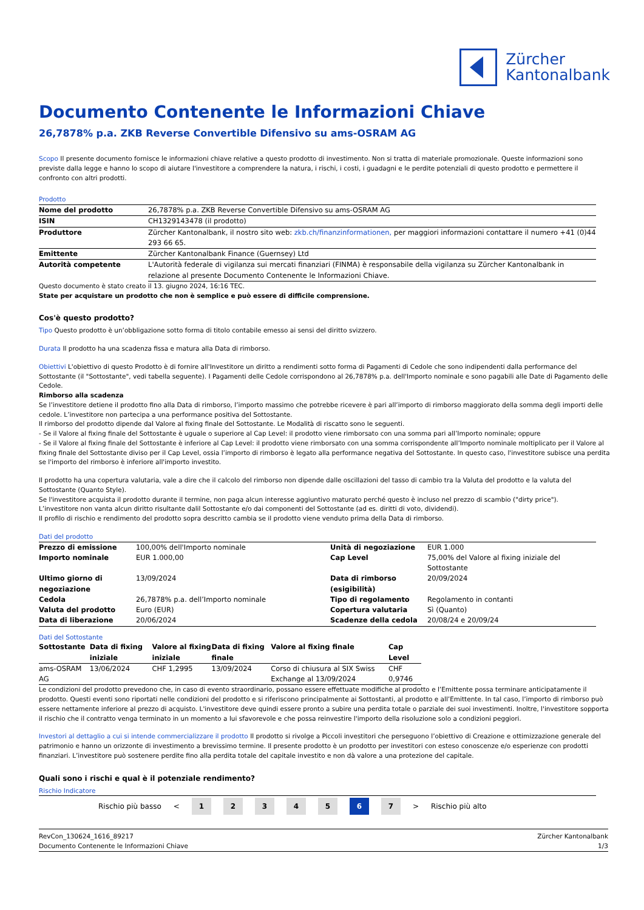Zürcher
Kantonalbank
Documento Contenente le Informazioni Chiave
26,7878% p.a. ZKB Reverse Convertible Difensivo su ams-OSRAM AG
Scopo Il presente documento fornisce le informazioni chiave relative a questo prodotto di investimento. Non si tratta di materiale promozionale. Queste informazioni sono previste dalla legge e hanno lo scopo di aiutare l'investitore a comprendere la natura, i rischi, i costi, i guadagni e le perdite potenziali di questo prodotto e permettere il confronto con altri prodotti.
Prodotto
| Nome del prodotto | 26,7878% p.a. ZKB Reverse Convertible Difensivo su ams-OSRAM AG |
| ISIN | CH1329143478 (il prodotto) |
| Produttore | Zürcher Kantonalbank, il nostro sito web: zkb.ch/finanzinformationen, per maggiori informazioni contattare il numero +41 (0)44 293 66 65. |
| Emittente | Zürcher Kantonalbank Finance (Guernsey) Ltd |
| Autorità competente | L'Autorità federale di vigilanza sui mercati finanziari (FINMA) è responsabile della vigilanza su Zürcher Kantonalbank in relazione al presente Documento Contenente le Informazioni Chiave. |
Questo documento è stato creato il 13. giugno 2024, 16:16 TEC.
State per acquistare un prodotto che non è semplice e può essere di difficile comprensione.
Cos'è questo prodotto?
Tipo Questo prodotto è un’obbligazione sotto forma di titolo contabile emesso ai sensi del diritto svizzero.
Durata Il prodotto ha una scadenza fissa e matura alla Data di rimborso.
Obiettivi L'obiettivo di questo Prodotto è di fornire all'Investitore un diritto a rendimenti sotto forma di Pagamenti di Cedole che sono indipendenti dalla performance del Sottostante (il "Sottostante", vedi tabella seguente). I Pagamenti delle Cedole corrispondono al 26,7878% p.a. dell'Importo nominale e sono pagabili alle Date di Pagamento delle Cedole.
Rimborso alla scadenza
Se l’investitore detiene il prodotto fino alla Data di rimborso, l’importo massimo che potrebbe ricevere è pari all’importo di rimborso maggiorato della somma degli importi delle cedole. L’investitore non partecipa a una performance positiva del Sottostante.
Il rimborso del prodotto dipende dal Valore al fixing finale del Sottostante. Le Modalità di riscatto sono le seguenti.
- Se il Valore al fixing finale del Sottostante è uguale o superiore al Cap Level: il prodotto viene rimborsato con una somma pari all’Importo nominale; oppure
- Se il Valore al fixing finale del Sottostante è inferiore al Cap Level: il prodotto viene rimborsato con una somma corrispondente all’Importo nominale moltiplicato per il Valore al fixing finale del Sottostante diviso per il Cap Level, ossia l’importo di rimborso è legato alla performance negativa del Sottostante. In questo caso, l'investitore subisce una perdita se l'importo del rimborso è inferiore all'importo investito.
Il prodotto ha una copertura valutaria, vale a dire che il calcolo del rimborso non dipende dalle oscillazioni del tasso di cambio tra la Valuta del prodotto e la valuta del Sottostante (Quanto Style).
Se l'investitore acquista il prodotto durante il termine, non paga alcun interesse aggiuntivo maturato perché questo è incluso nel prezzo di scambio ("dirty price").
L’investitore non vanta alcun diritto risultante dalil Sottostante e/o dai componenti del Sottostante (ad es. diritti di voto, dividendi).
Il profilo di rischio e rendimento del prodotto sopra descritto cambia se il prodotto viene venduto prima della Data di rimborso.
Dati del prodotto
| Prezzo di emissione | 100,00% dell'Importo nominale | Unità di negoziazione | EUR 1.000 |
| Importo nominale | EUR 1.000,00 | Cap Level | 75,00% del Valore al fixing iniziale del Sottostante |
| Ultimo giorno di negoziazione | 13/09/2024 | Data di rimborso (esigibilità) | 20/09/2024 |
| Cedola | 26,7878% p.a. dell’Importo nominale | Tipo di regolamento | Regolamento in contanti |
| Valuta del prodotto | Euro (EUR) | Copertura valutaria | Sì (Quanto) |
| Data di liberazione | 20/06/2024 | Scadenze della cedola | 20/08/24 e 20/09/24 |
Dati del Sottostante
| Sottostante | Data di fixing iniziale | Valore al fixing iniziale | Data di fixing finale | Valore al fixing finale | Cap Level |
| --- | --- | --- | --- | --- | --- |
| ams-OSRAM AG | 13/06/2024 | CHF 1,2995 | 13/09/2024 | Corso di chiusura al SIX Swiss Exchange al 13/09/2024 | CHF 0,9746 |
Le condizioni del prodotto prevedono che, in caso di evento straordinario, possano essere effettuate modifiche al prodotto e l’Emittente possa terminare anticipatamente il prodotto. Questi eventi sono riportati nelle condizioni del prodotto e si riferiscono principalmente ai Sottostanti, al prodotto e all’Emittente. In tal caso, l’importo di rimborso può essere nettamente inferiore al prezzo di acquisto. L'investitore deve quindi essere pronto a subire una perdita totale o parziale dei suoi investimenti. Inoltre, l'investitore sopporta il rischio che il contratto venga terminato in un momento a lui sfavorevole e che possa reinvestire l'importo della risoluzione solo a condizioni peggiori.
Investori al dettaglio a cui si intende commercializzare il prodotto Il prodotto si rivolge a Piccoli investitori che perseguono l’obiettivo di Creazione e ottimizzazione generale del patrimonio e hanno un orizzonte di investimento a brevissimo termine. Il presente prodotto è un prodotto per investitori con esteso conoscenze e/o esperienze con prodotti finanziari. L’investitore può sostenere perdite fino alla perdita totale del capitale investito e non dà valore a una protezione del capitale.
Quali sono i rischi e qual è il potenziale rendimento?
Rischio Indicatore
Rischio più basso <
1 2 3 4 5 6 7
> Rischio più alto
RevCon_130624_1616_89217
Documento Contenente le Informazioni Chiave
Zürcher Kantonalbank
1/3